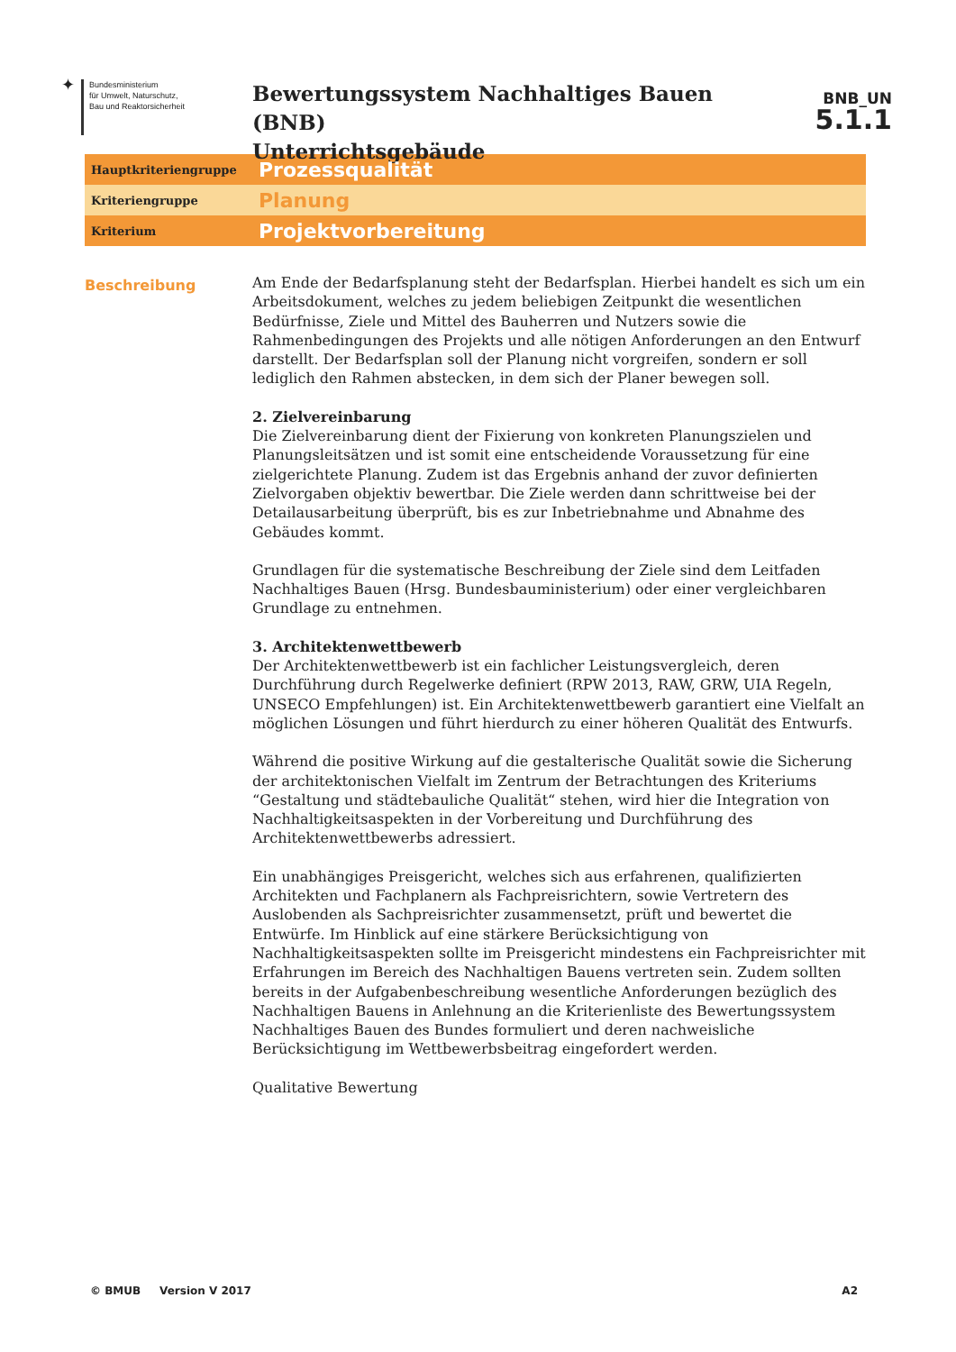✦
Bundesministerium
für Umwelt, Naturschutz,
Bau und Reaktorsicherheit
Bewertungssystem Nachhaltiges Bauen (BNB)
Unterrichtsgebäude
BNB_UN
5.1.1
Hauptkriteriengruppe
Prozessqualität
Kriteriengruppe
Planung
Kriterium
Projektvorbereitung
Beschreibung
Am Ende der Bedarfsplanung steht der Bedarfsplan. Hierbei handelt es sich um ein Arbeitsdokument, welches zu jedem beliebigen Zeitpunkt die wesentlichen Bedürfnisse, Ziele und Mittel des Bauherren und Nutzers sowie die Rahmenbedingungen des Projekts und alle nötigen Anforderungen an den Entwurf darstellt. Der Bedarfsplan soll der Planung nicht vorgreifen, sondern er soll lediglich den Rahmen abstecken, in dem sich der Planer bewegen soll.
2. Zielvereinbarung
Die Zielvereinbarung dient der Fixierung von konkreten Planungszielen und Planungsleitsätzen und ist somit eine entscheidende Voraussetzung für eine zielgerichtete Planung. Zudem ist das Ergebnis anhand der zuvor definierten Zielvorgaben objektiv bewertbar. Die Ziele werden dann schrittweise bei der Detailausarbeitung überprüft, bis es zur Inbetriebnahme und Abnahme des Gebäudes kommt.
Grundlagen für die systematische Beschreibung der Ziele sind dem Leitfaden Nachhaltiges Bauen (Hrsg. Bundesbauministerium) oder einer vergleichbaren Grundlage zu entnehmen.
3. Architektenwettbewerb
Der Architektenwettbewerb ist ein fachlicher Leistungsvergleich, deren Durchführung durch Regelwerke definiert (RPW 2013, RAW, GRW, UIA Regeln, UNSECO Empfehlungen) ist. Ein Architektenwettbewerb garantiert eine Vielfalt an möglichen Lösungen und führt hierdurch zu einer höheren Qualität des Entwurfs.
Während die positive Wirkung auf die gestalterische Qualität sowie die Sicherung der architektonischen Vielfalt im Zentrum der Betrachtungen des Kriteriums “Gestaltung und städtebauliche Qualität“ stehen, wird hier die Integration von Nachhaltigkeitsaspekten in der Vorbereitung und Durchführung des Architektenwettbewerbs adressiert.
Ein unabhängiges Preisgericht, welches sich aus erfahrenen, qualifizierten Architekten und Fachplanern als Fachpreisrichtern, sowie Vertretern des Auslobenden als Sachpreisrichter zusammensetzt, prüft und bewertet die Entwürfe. Im Hinblick auf eine stärkere Berücksichtigung von Nachhaltigkeitsaspekten sollte im Preisgericht mindestens ein Fachpreisrichter mit Erfahrungen im Bereich des Nachhaltigen Bauens vertreten sein. Zudem sollten bereits in der Aufgabenbeschreibung wesentliche Anforderungen bezüglich des Nachhaltigen Bauens in Anlehnung an die Kriterienliste des Bewertungssystem Nachhaltiges Bauen des Bundes formuliert und deren nachweisliche Berücksichtigung im Wettbewerbsbeitrag eingefordert werden.
Qualitative Bewertung
© BMUB Version V 2017 A2